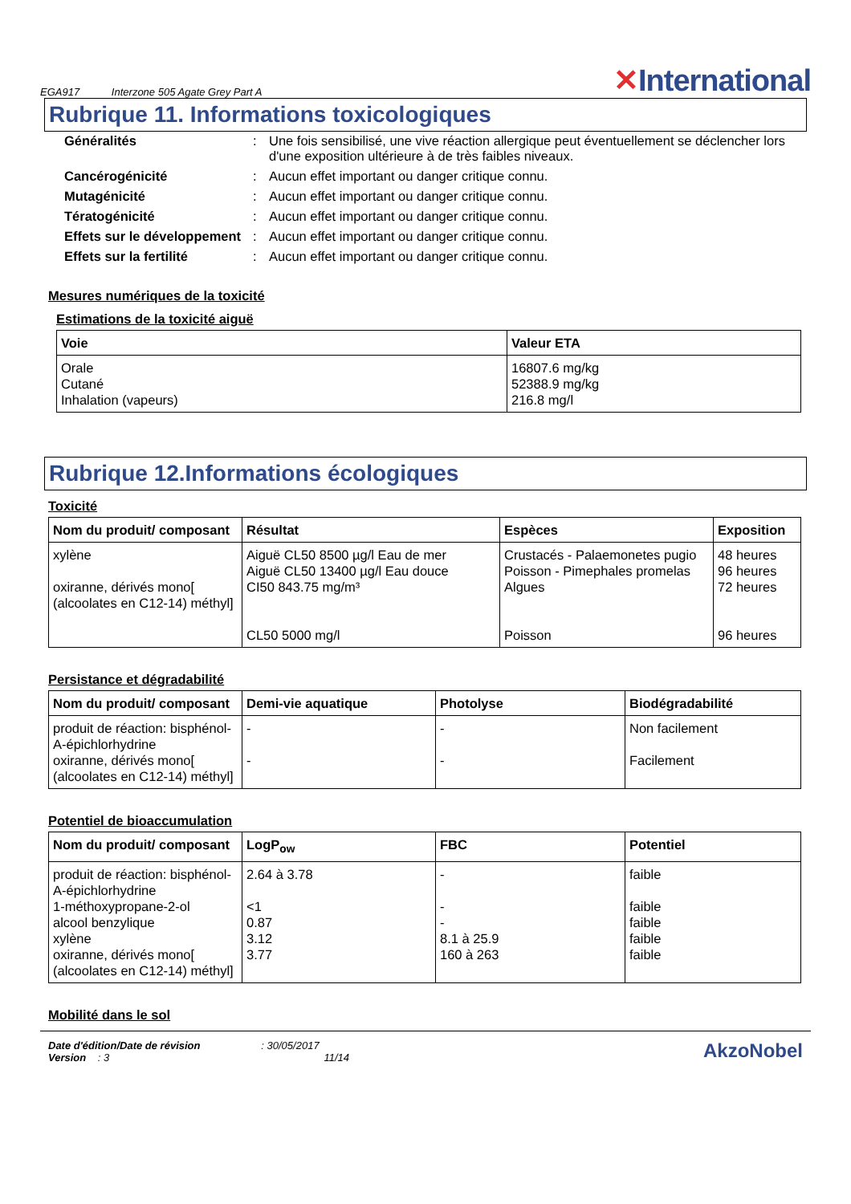EGA917 Interzone 505 Agate Grey Part A
✕International
Rubrique 11. Informations toxicologiques
Généralités: Une fois sensibilisé, une vive réaction allergique peut éventuellement se déclencher lors d'une exposition ultérieure à de très faibles niveaux. Cancérogénicité: Aucun effet important ou danger critique connu. Mutagénicité: Aucun effet important ou danger critique connu. Tératogénicité: Aucun effet important ou danger critique connu. Effets sur le développement: Aucun effet important ou danger critique connu. Effets sur la fertilité: Aucun effet important ou danger critique connu.
Mesures numériques de la toxicité
Estimations de la toxicité aiguë
| Voie | Valeur ETA |
| --- | --- |
| Orale Cutané Inhalation (vapeurs) | 16807.6 mg/kg 52388.9 mg/kg 216.8 mg/l |
Rubrique 12.Informations écologiques
Toxicité
| Nom du produit/ composant | Résultat | Espèces | Exposition |
| --- | --- | --- | --- |
| xylène oxiranne, dérivés mono[ (alcoolates en C12-14) méthyl] | Aiguë CL50 8500 µg/l Eau de mer Aiguë CL50 13400 µg/l Eau douce CI50 843.75 mg/m³ CL50 5000 mg/l | Crustacés - Palaemonetes pugio Poisson - Pimephales promelas Algues Poisson | 48 heures 96 heures 72 heures 96 heures |
Persistance et dégradabilité
| Nom du produit/ composant | Demi-vie aquatique | Photolyse | Biodégradabilité |
| --- | --- | --- | --- |
| produit de réaction: bisphénol-A-épichlorhydrine oxiranne, dérivés mono[ (alcoolates en C12-14) méthyl] | - - | - - | Non facilement Facilement |
Potentiel de bioaccumulation
| Nom du produit/ composant | LogP<sub>ow</sub> | FBC | Potentiel |
| --- | --- | --- | --- |
| produit de réaction: bisphénol-A-épichlorhydrine 1-méthoxypropane-2-ol alcool benzylique xylène oxiranne, dérivés mono[ (alcoolates en C12-14) méthyl] | 2.64 à 3.78 <1 0.87 3.12 3.77 | - - - 8.1 à 25.9 160 à 263 | faible faible faible faible faible |
Mobilité dans le sol
Date d'édition/Date de révision : 30/05/2017
Version : 3 11/14
AkzoNobel